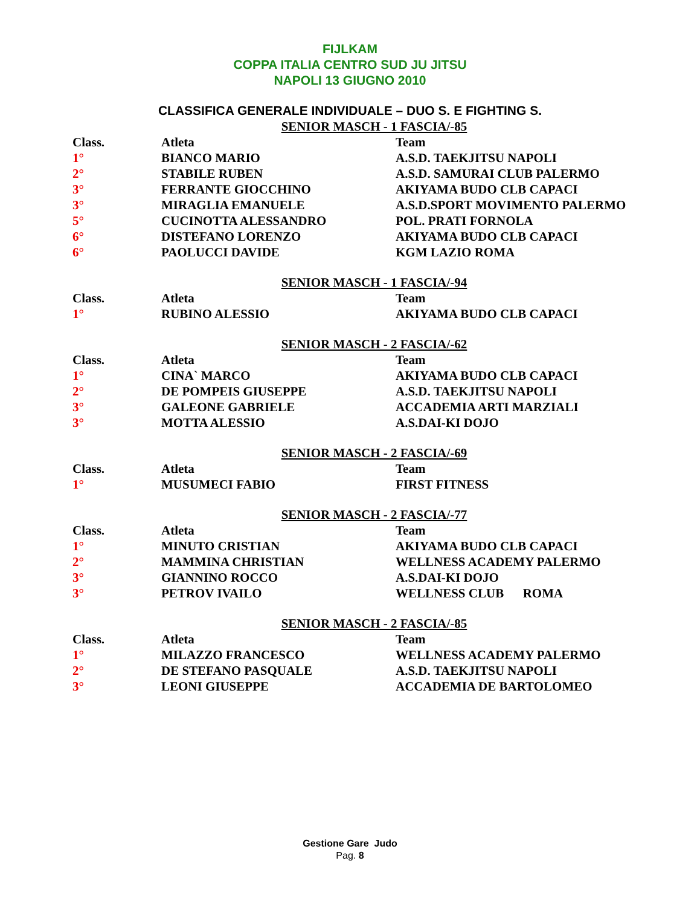FIJLKAM
COPPA ITALIA CENTRO SUD JU JITSU
NAPOLI 13 GIUGNO 2010
CLASSIFICA GENERALE INDIVIDUALE – DUO S. E FIGHTING S.
SENIOR MASCH - 1 FASCIA/-85
| Class. | Atleta | Team |
| --- | --- | --- |
| 1° | BIANCO MARIO | A.S.D. TAEKJITSU NAPOLI |
| 2° | STABILE RUBEN | A.S.D. SAMURAI CLUB PALERMO |
| 3° | FERRANTE GIOCCHINO | AKIYAMA BUDO CLB CAPACI |
| 3° | MIRAGLIA EMANUELE | A.S.D.SPORT MOVIMENTO PALERMO |
| 5° | CUCINOTTA ALESSANDRO | POL. PRATI FORNOLA |
| 6° | DISTEFANO LORENZO | AKIYAMA BUDO CLB CAPACI |
| 6° | PAOLUCCI DAVIDE | KGM LAZIO ROMA |
SENIOR MASCH - 1 FASCIA/-94
| Class. | Atleta | Team |
| --- | --- | --- |
| 1° | RUBINO ALESSIO | AKIYAMA BUDO CLB CAPACI |
SENIOR MASCH - 2 FASCIA/-62
| Class. | Atleta | Team |
| --- | --- | --- |
| 1° | CINA` MARCO | AKIYAMA BUDO CLB CAPACI |
| 2° | DE POMPEIS GIUSEPPE | A.S.D. TAEKJITSU NAPOLI |
| 3° | GALEONE GABRIELE | ACCADEMIA ARTI MARZIALI |
| 3° | MOTTA ALESSIO | A.S.DAI-KI DOJO |
SENIOR MASCH - 2 FASCIA/-69
| Class. | Atleta | Team |
| --- | --- | --- |
| 1° | MUSUMECI FABIO | FIRST FITNESS |
SENIOR MASCH - 2 FASCIA/-77
| Class. | Atleta | Team |
| --- | --- | --- |
| 1° | MINUTO CRISTIAN | AKIYAMA BUDO CLB CAPACI |
| 2° | MAMMINA CHRISTIAN | WELLNESS ACADEMY PALERMO |
| 3° | GIANNINO ROCCO | A.S.DAI-KI DOJO |
| 3° | PETROV IVAILO | WELLNESS CLUB ROMA |
SENIOR MASCH - 2 FASCIA/-85
| Class. | Atleta | Team |
| --- | --- | --- |
| 1° | MILAZZO FRANCESCO | WELLNESS ACADEMY PALERMO |
| 2° | DE STEFANO PASQUALE | A.S.D. TAEKJITSU NAPOLI |
| 3° | LEONI GIUSEPPE | ACCADEMIA DE BARTOLOMEO |
Gestione Gare Judo
Pag. 8